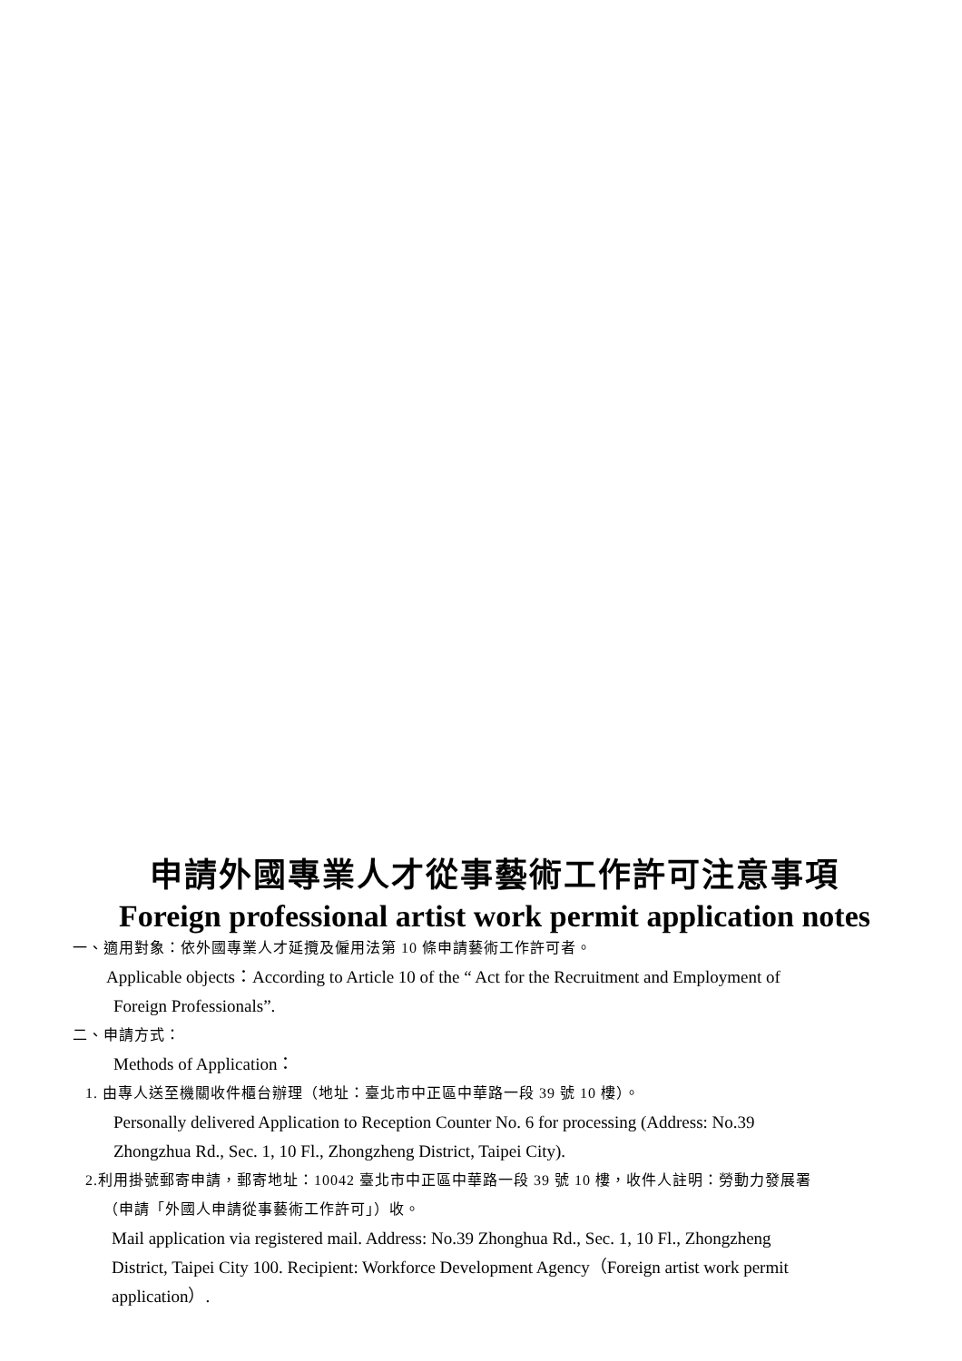申請外國專業人才從事藝術工作許可注意事項
Foreign professional artist work permit application notes
一、適用對象：依外國專業人才延攬及僱用法第 10 條申請藝術工作許可者。
Applicable objects：According to Article 10 of the “ Act for the Recruitment and Employment of
Foreign Professionals”.
二、申請方式：
Methods of Application：
1. 由專人送至機關收件櫃台辦理（地址：臺北市中正區中華路一段 39 號 10 樓）。
Personally delivered Application to Reception Counter No. 6 for processing (Address: No.39
Zhongzhua Rd., Sec. 1, 10 Fl., Zhongzheng District, Taipei City).
2.利用掛號郵寄申請，郵寄地址：10042 臺北市中正區中華路一段 39 號 10 樓，收件人註明：勞動力發展署
（申請「外國人申請從事藝術工作許可」）收。
Mail application via registered mail. Address: No.39 Zhonghua Rd., Sec. 1, 10 Fl., Zhongzheng
District, Taipei City 100. Recipient: Workforce Development Agency（Foreign artist work permit
application）.